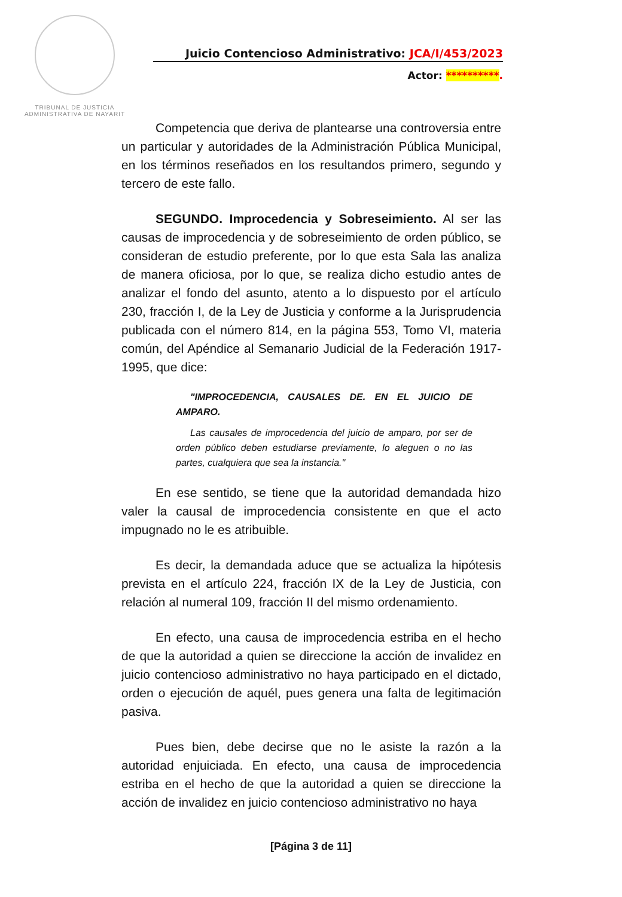TRIBUNAL DE JUSTICIA
ADMINISTRATIVA DE NAYARIT
Juicio Contencioso Administrativo: JCA/I/453/2023
Actor: **********.
Competencia que deriva de plantearse una controversia entre un particular y autoridades de la Administración Pública Municipal, en los términos reseñados en los resultandos primero, segundo y tercero de este fallo.
SEGUNDO. Improcedencia y Sobreseimiento. Al ser las causas de improcedencia y de sobreseimiento de orden público, se consideran de estudio preferente, por lo que esta Sala las analiza de manera oficiosa, por lo que, se realiza dicho estudio antes de analizar el fondo del asunto, atento a lo dispuesto por el artículo 230, fracción I, de la Ley de Justicia y conforme a la Jurisprudencia publicada con el número 814, en la página 553, Tomo VI, materia común, del Apéndice al Semanario Judicial de la Federación 1917-1995, que dice:
"IMPROCEDENCIA, CAUSALES DE. EN EL JUICIO DE AMPARO.
Las causales de improcedencia del juicio de amparo, por ser de orden público deben estudiarse previamente, lo aleguen o no las partes, cualquiera que sea la instancia."
En ese sentido, se tiene que la autoridad demandada hizo valer la causal de improcedencia consistente en que el acto impugnado no le es atribuible.
Es decir, la demandada aduce que se actualiza la hipótesis prevista en el artículo 224, fracción IX de la Ley de Justicia, con relación al numeral 109, fracción II del mismo ordenamiento.
En efecto, una causa de improcedencia estriba en el hecho de que la autoridad a quien se direccione la acción de invalidez en juicio contencioso administrativo no haya participado en el dictado, orden o ejecución de aquél, pues genera una falta de legitimación pasiva.
Pues bien, debe decirse que no le asiste la razón a la autoridad enjuiciada. En efecto, una causa de improcedencia estriba en el hecho de que la autoridad a quien se direccione la acción de invalidez en juicio contencioso administrativo no haya
[Página 3 de 11]